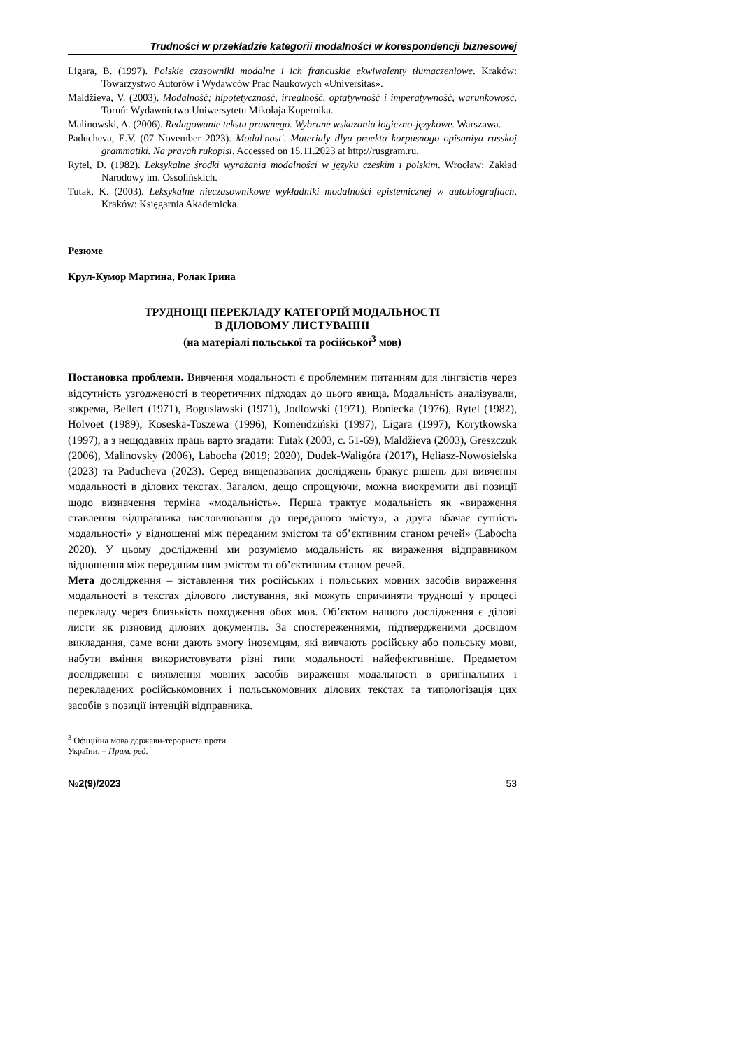Trudności w przekładzie kategorii modalności w korespondencji biznesowej
Ligara, B. (1997). Polskie czasowniki modalne i ich francuskie ekwiwalenty tłumaczeniowe. Kraków: Towarzystwo Autorów i Wydawców Prac Naukowych «Universitas».
Maldžieva, V. (2003). Modalność; hipotetyczność, irrealność, optatywność i imperatywność, warunkowość. Toruń: Wydawnictwo Uniwersytetu Mikołaja Kopernika.
Malinowski, A. (2006). Redagowanie tekstu prawnego. Wybrane wskazania logiczno-językowe. Warszawa.
Paducheva, E.V. (07 November 2023). Modal'nost'. Materialy dlya proekta korpusnogo opisaniya russkoj grammatiki. Na pravah rukopisi. Accessed on 15.11.2023 at http://rusgram.ru.
Rytel, D. (1982). Leksykalne środki wyrażania modalności w języku czeskim i polskim. Wrocław: Zakład Narodowy im. Ossolińskich.
Tutak, K. (2003). Leksykalne nieczasownikowe wykładniki modalności epistemicznej w autobiografiach. Kraków: Księgarnia Akademicka.
Резюме
Крул-Кумор Мартина, Ролак Ірина
ТРУДНОЩІ ПЕРЕКЛАДУ КАТЕГОРІЙ МОДАЛЬНОСТІ
В ДІЛОВОМУ ЛИСТУВАННІ
(на матеріалі польської та російської<sup>3</sup> мов)
Постановка проблеми. Вивчення модальності є проблемним питанням для лінгвістів через відсутність узгодженості в теоретичних підходах до цього явища. Модальність аналізували, зокрема, Bellert (1971), Boguslawski (1971), Jodlowski (1971), Boniecka (1976), Rytel (1982), Holvoet (1989), Koseska-Toszewa (1996), Komendziński (1997), Ligara (1997), Korytkowska (1997), а з нещодавніх праць варто згадати: Tutak (2003, c. 51-69), Maldžieva (2003), Greszczuk (2006), Malinovsky (2006), Labocha (2019; 2020), Dudek-Waligóra (2017), Heliasz-Nowosielska (2023) та Paducheva (2023). Серед вищеназваних досліджень бракує рішень для вивчення модальності в ділових текстах. Загалом, дещо спрощуючи, можна виокремити дві позиції щодо визначення терміна «модальність». Перша трактує модальність як «вираження ставлення відправника висловлювання до переданого змісту», а друга вбачає сутність модальності» у відношенні між переданим змістом та об’єктивним станом речей» (Labocha 2020). У цьому дослідженні ми розуміємо модальність як вираження відправником відношення між переданим ним змістом та об’єктивним станом речей.
Мета дослідження – зіставлення тих російських і польських мовних засобів вираження модальності в текстах ділового листування, які можуть спричиняти труднощі у процесі перекладу через близькість походження обох мов. Об’єктом нашого дослідження є ділові листи як різновид ділових документів. За спостереженнями, підтвердженими досвідом викладання, саме вони дають змогу іноземцям, які вивчають російську або польську мови, набути вміння використовувати різні типи модальності найефективніше. Предметом дослідження є виявлення мовних засобів вираження модальності в оригінальних і перекладених російськомовних і польськомовних ділових текстах та типологізація цих засобів з позиції інтенцій відправника.
<sup>3</sup> Офіційна мова держави-терориста проти України. – Прим. ред.
№2(9)/2023 53